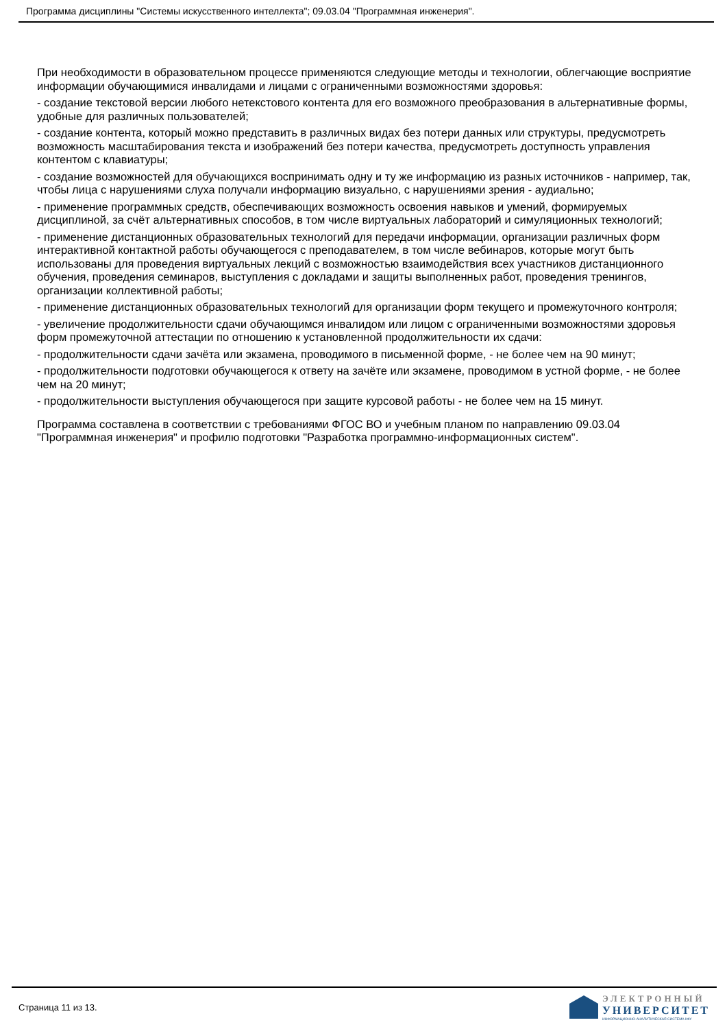Программа дисциплины "Системы искусственного интеллекта"; 09.03.04 "Программная инженерия".
При необходимости в образовательном процессе применяются следующие методы и технологии, облегчающие восприятие информации обучающимися инвалидами и лицами с ограниченными возможностями здоровья:
- создание текстовой версии любого нетекстового контента для его возможного преобразования в альтернативные формы, удобные для различных пользователей;
- создание контента, который можно представить в различных видах без потери данных или структуры, предусмотреть возможность масштабирования текста и изображений без потери качества, предусмотреть доступность управления контентом с клавиатуры;
- создание возможностей для обучающихся воспринимать одну и ту же информацию из разных источников - например, так, чтобы лица с нарушениями слуха получали информацию визуально, с нарушениями зрения - аудиально;
- применение программных средств, обеспечивающих возможность освоения навыков и умений, формируемых дисциплиной, за счёт альтернативных способов, в том числе виртуальных лабораторий и симуляционных технологий;
- применение дистанционных образовательных технологий для передачи информации, организации различных форм интерактивной контактной работы обучающегося с преподавателем, в том числе вебинаров, которые могут быть использованы для проведения виртуальных лекций с возможностью взаимодействия всех участников дистанционного обучения, проведения семинаров, выступления с докладами и защиты выполненных работ, проведения тренингов, организации коллективной работы;
- применение дистанционных образовательных технологий для организации форм текущего и промежуточного контроля;
- увеличение продолжительности сдачи обучающимся инвалидом или лицом с ограниченными возможностями здоровья форм промежуточной аттестации по отношению к установленной продолжительности их сдачи:
- продолжительности сдачи зачёта или экзамена, проводимого в письменной форме, - не более чем на 90 минут;
- продолжительности подготовки обучающегося к ответу на зачёте или экзамене, проводимом в устной форме, - не более чем на 20 минут;
- продолжительности выступления обучающегося при защите курсовой работы - не более чем на 15 минут.
Программа составлена в соответствии с требованиями ФГОС ВО и учебным планом по направлению 09.03.04 "Программная инженерия" и профилю подготовки "Разработка программно-информационных систем".
Страница 11 из 13.
ЭЛЕКТРОННЫЙ
УНИВЕРСИТЕТ
ИНФОРМАЦИОННО-АНАЛИТИЧЕСКАЯ СИСТЕМА КФУ